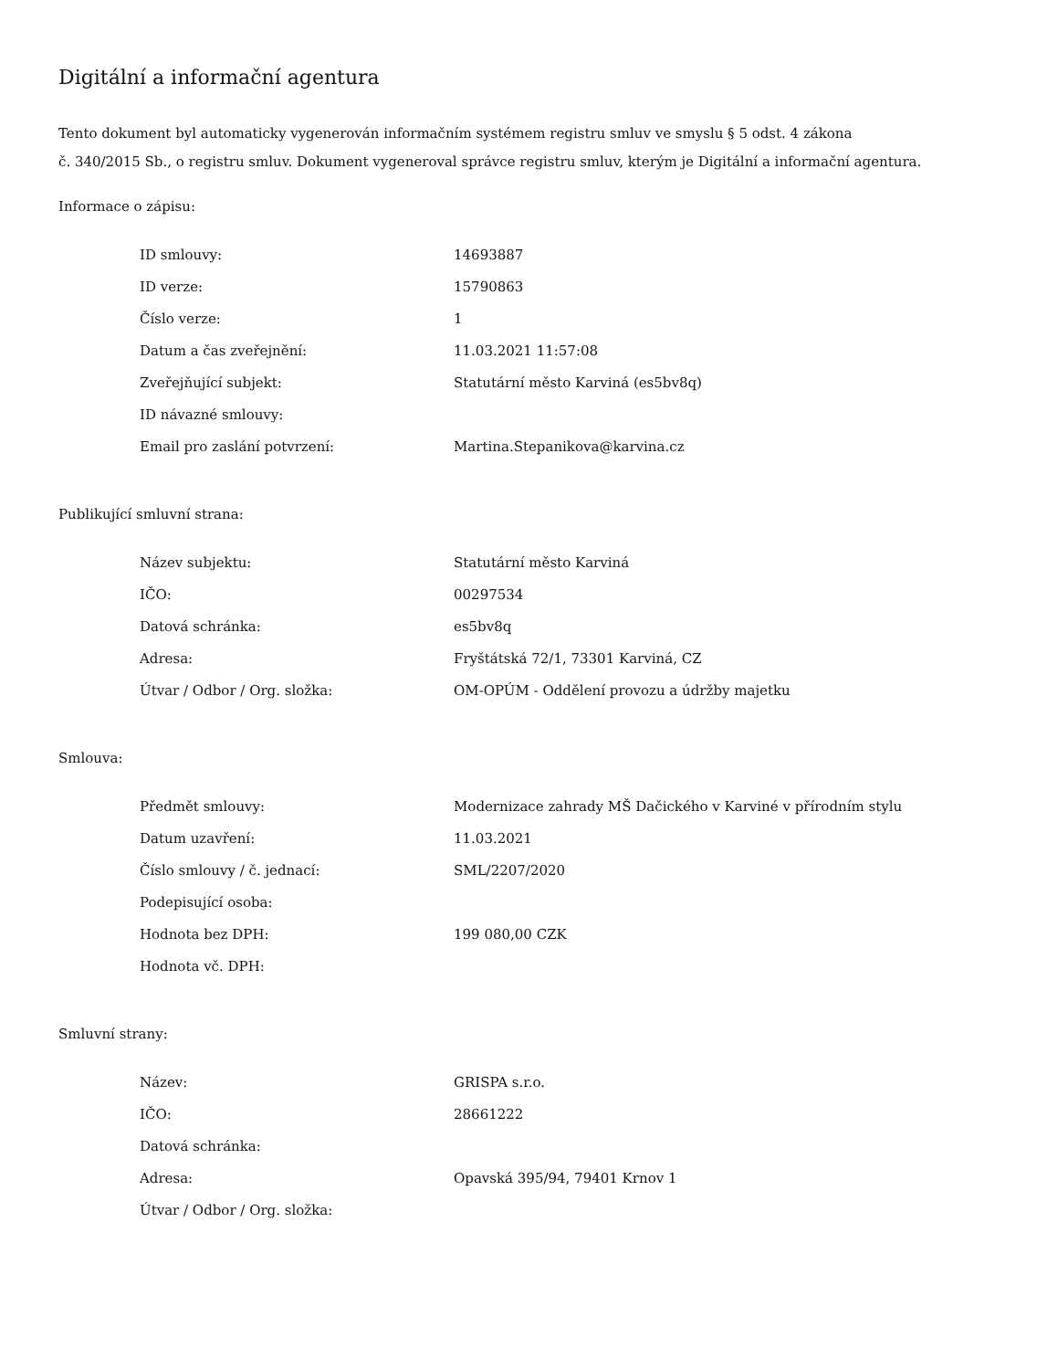Digitální a informační agentura
Tento dokument byl automaticky vygenerován informačním systémem registru smluv ve smyslu § 5 odst. 4 zákona
č. 340/2015 Sb., o registru smluv. Dokument vygeneroval správce registru smluv, kterým je Digitální a informační agentura.
Informace o zápisu:
| ID smlouvy: | 14693887 |
| ID verze: | 15790863 |
| Číslo verze: | 1 |
| Datum a čas zveřejnění: | 11.03.2021 11:57:08 |
| Zveřejňující subjekt: | Statutární město Karviná (es5bv8q) |
| ID návazné smlouvy: | |
| Email pro zaslání potvrzení: | Martina.Stepanikova@karvina.cz |
Publikující smluvní strana:
| Název subjektu: | Statutární město Karviná |
| IČO: | 00297534 |
| Datová schránka: | es5bv8q |
| Adresa: | Fryštátská 72/1, 73301 Karviná, CZ |
| Útvar / Odbor / Org. složka: | OM-OPÚM - Oddělení provozu a údržby majetku |
Smlouva:
| Předmět smlouvy: | Modernizace zahrady MŠ Dačického v Karviné v přírodním stylu |
| Datum uzavření: | 11.03.2021 |
| Číslo smlouvy / č. jednací: | SML/2207/2020 |
| Podepisující osoba: | |
| Hodnota bez DPH: | 199 080,00 CZK |
| Hodnota vč. DPH: | |
Smluvní strany:
| Název: | GRISPA s.r.o. |
| IČO: | 28661222 |
| Datová schránka: | |
| Adresa: | Opavská 395/94, 79401 Krnov 1 |
| Útvar / Odbor / Org. složka: | |